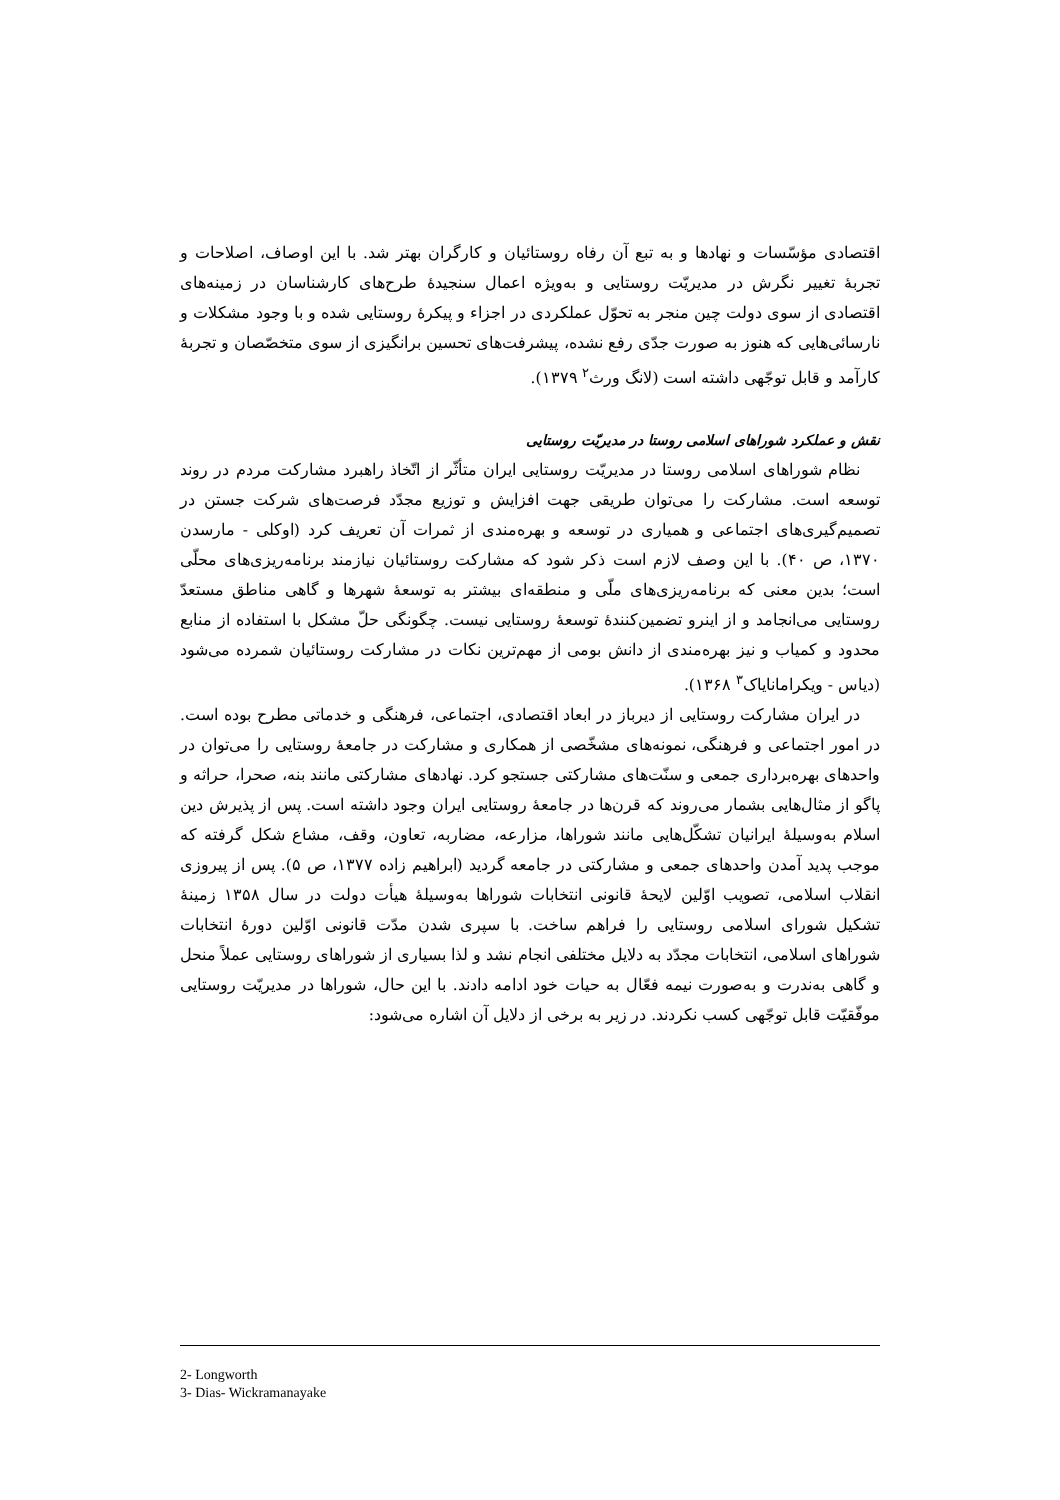اقتصادی مؤسّسات و نهادها و به تبع آن رفاه روستائیان و کارگران بهتر شد. با این اوصاف، اصلاحات و تجربهٔ تغییر نگرش در مدیریّت روستایی و به‌ویژه اعمال سنجیدهٔ طرح‌های کارشناسان در زمینه‌های اقتصادی از سوی دولت چین منجر به تحوّل عملکردی در اجزاء و پیکرهٔ روستایی شده و با وجود مشکلات و نارسائی‌هایی که هنوز به صورت جدّی رفع نشده، پیشرفت‌های تحسین برانگیزی از سوی متخصّصان و تجربهٔ کارآمد و قابل توجّهی داشته است (لانگ ورث<sup>۲</sup> ۱۳۷۹).
نقش و عملکرد شوراهای اسلامی روستا در مدیریّت روستایی
نظام شوراهای اسلامی روستا در مدیریّت روستایی ایران متأثّر از اتّخاذ راهبرد مشارکت مردم در روند توسعه است. مشارکت را می‌توان طریقی جهت افزایش و توزیع مجدّد فرصت‌های شرکت جستن در تصمیم‌گیری‌های اجتماعی و همیاری در توسعه و بهره‌مندی از ثمرات آن تعریف کرد (اوکلی - مارسدن ۱۳۷۰، ص ۴۰). با این وصف لازم است ذکر شود که مشارکت روستائیان نیازمند برنامه‌ریزی‌های محلّی است؛ بدین معنی که برنامه‌ریزی‌های ملّی و منطقه‌ای بیشتر به توسعهٔ شهرها و گاهی مناطق مستعدّ روستایی می‌انجامد و از اینرو تضمین‌کنندهٔ توسعهٔ روستایی نیست. چگونگی حلّ مشکل با استفاده از منابع محدود و کمیاب و نیز بهره‌مندی از دانش بومی از مهم‌ترین نکات در مشارکت روستائیان شمرده می‌شود (دیاس - ویکرامانایاک<sup>۳</sup> ۱۳۶۸).
در ایران مشارکت روستایی از دیرباز در ابعاد اقتصادی، اجتماعی، فرهنگی و خدماتی مطرح بوده است. در امور اجتماعی و فرهنگی، نمونه‌های مشخّصی از همکاری و مشارکت در جامعهٔ روستایی را می‌توان در واحدهای بهره‌برداری جمعی و سنّت‌های مشارکتی جستجو کرد. نهادهای مشارکتی مانند بنه، صحرا، حراثه و پاگو از مثال‌هایی بشمار می‌روند که قرن‌ها در جامعهٔ روستایی ایران وجود داشته است. پس از پذیرش دین اسلام به‌وسیلهٔ ایرانیان تشکّل‌هایی مانند شوراها، مزارعه، مضاربه، تعاون، وقف، مشاع شکل گرفته که موجب پدید آمدن واحدهای جمعی و مشارکتی در جامعه گردید (ابراهیم زاده ۱۳۷۷، ص ۵). پس از پیروزی انقلاب اسلامی، تصویب اوّلین لایحهٔ قانونی انتخابات شوراها به‌وسیلهٔ هیأت دولت در سال ۱۳۵۸ زمینهٔ تشکیل شورای اسلامی روستایی را فراهم ساخت. با سپری شدن مدّت قانونی اوّلین دورهٔ انتخابات شوراهای اسلامی، انتخابات مجدّد به دلایل مختلفی انجام نشد و لذا بسیاری از شوراهای روستایی عملاً منحل و گاهی به‌ندرت و به‌صورت نیمه فعّال به حیات خود ادامه دادند. با این حال، شوراها در مدیریّت روستایی موفّقیّت قابل توجّهی کسب نکردند. در زیر به برخی از دلایل آن اشاره می‌شود:
2- Longworth
3- Dias- Wickramanayake